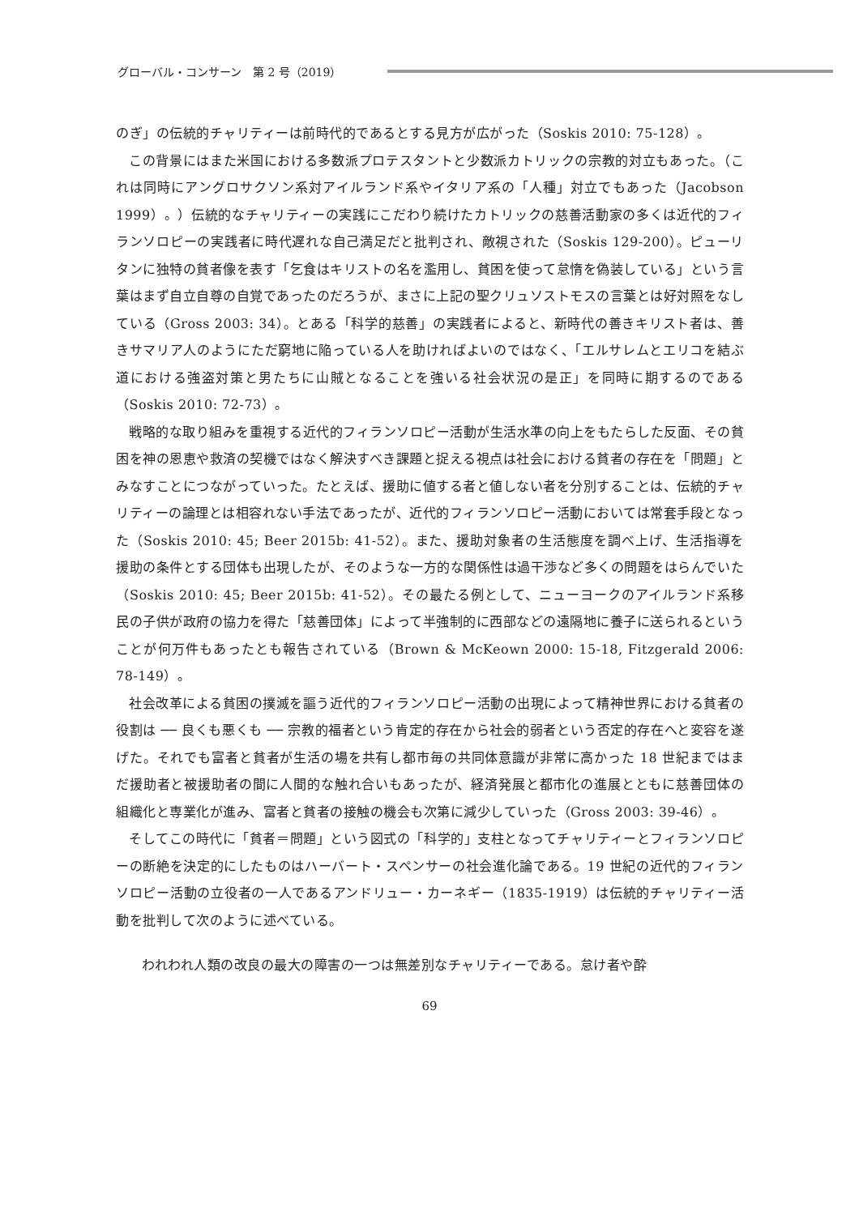グローバル・コンサーン　第 2 号（2019）
のぎ」の伝統的チャリティーは前時代的であるとする見方が広がった（Soskis 2010: 75-128）。
この背景にはまた米国における多数派プロテスタントと少数派カトリックの宗教的対立もあった。（これは同時にアングロサクソン系対アイルランド系やイタリア系の「人種」対立でもあった（Jacobson 1999）。）伝統的なチャリティーの実践にこだわり続けたカトリックの慈善活動家の多くは近代的フィランソロピーの実践者に時代遅れな自己満足だと批判され、敵視された（Soskis 129-200）。ピューリタンに独特の貧者像を表す「乞食はキリストの名を濫用し、貧困を使って怠惰を偽装している」という言葉はまず自立自尊の自覚であったのだろうが、まさに上記の聖クリュソストモスの言葉とは好対照をなしている（Gross 2003: 34）。とある「科学的慈善」の実践者によると、新時代の善きキリスト者は、善きサマリア人のようにただ窮地に陥っている人を助ければよいのではなく、「エルサレムとエリコを結ぶ道における強盗対策と男たちに山賊となることを強いる社会状況の是正」を同時に期するのである（Soskis 2010: 72-73）。
戦略的な取り組みを重視する近代的フィランソロピー活動が生活水準の向上をもたらした反面、その貧困を神の恩恵や救済の契機ではなく解決すべき課題と捉える視点は社会における貧者の存在を「問題」とみなすことにつながっていった。たとえば、援助に値する者と値しない者を分別することは、伝統的チャリティーの論理とは相容れない手法であったが、近代的フィランソロピー活動においては常套手段となった（Soskis 2010: 45; Beer 2015b: 41-52）。また、援助対象者の生活態度を調べ上げ、生活指導を援助の条件とする団体も出現したが、そのような一方的な関係性は過干渉など多くの問題をはらんでいた（Soskis 2010: 45; Beer 2015b: 41-52）。その最たる例として、ニューヨークのアイルランド系移民の子供が政府の協力を得た「慈善団体」によって半強制的に西部などの遠隔地に養子に送られるということが何万件もあったとも報告されている（Brown & McKeown 2000: 15-18, Fitzgerald 2006: 78-149）。
社会改革による貧困の撲滅を謳う近代的フィランソロピー活動の出現によって精神世界における貧者の役割は ── 良くも悪くも ── 宗教的福者という肯定的存在から社会的弱者という否定的存在へと変容を遂げた。それでも富者と貧者が生活の場を共有し都市毎の共同体意識が非常に高かった 18 世紀まではまだ援助者と被援助者の間に人間的な触れ合いもあったが、経済発展と都市化の進展とともに慈善団体の組織化と専業化が進み、富者と貧者の接触の機会も次第に減少していった（Gross 2003: 39-46）。
そしてこの時代に「貧者＝問題」という図式の「科学的」支柱となってチャリティーとフィランソロピーの断絶を決定的にしたものはハーバート・スペンサーの社会進化論である。19 世紀の近代的フィランソロピー活動の立役者の一人であるアンドリュー・カーネギー（1835-1919）は伝統的チャリティー活動を批判して次のように述べている。
われわれ人類の改良の最大の障害の一つは無差別なチャリティーである。怠け者や酔
69